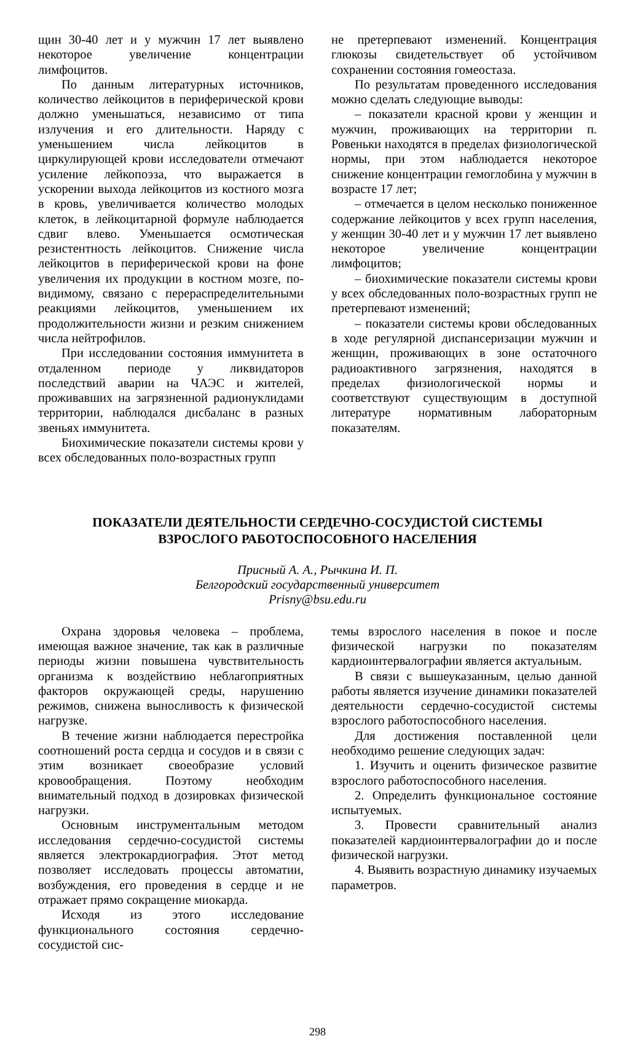щин 30-40 лет и у мужчин 17 лет выявлено некоторое увеличение концентрации лимфоцитов.
По данным литературных источников, количество лейкоцитов в периферической крови должно уменьшаться, независимо от типа излучения и его длительности. Наряду с уменьшением числа лейкоцитов в циркулирующей крови исследователи отмечают усиление лейкопоэза, что выражается в ускорении выхода лейкоцитов из костного мозга в кровь, увеличивается количество молодых клеток, в лейкоцитарной формуле наблюдается сдвиг влево. Уменьшается осмотическая резистентность лейкоцитов. Снижение числа лейкоцитов в периферической крови на фоне увеличения их продукции в костном мозге, по-видимому, связано с перераспределительными реакциями лейкоцитов, уменьшением их продолжительности жизни и резким снижением числа нейтрофилов.
При исследовании состояния иммунитета в отдаленном периоде у ликвидаторов последствий аварии на ЧАЭС и жителей, проживавших на загрязненной радионуклидами территории, наблюдался дисбаланс в разных звеньях иммунитета.
Биохимические показатели системы крови у всех обследованных поло-возрастных групп
не претерпевают изменений. Концентрация глюкозы свидетельствует об устойчивом сохранении состояния гомеостаза.
По результатам проведенного исследования можно сделать следующие выводы:
– показатели красной крови у женщин и мужчин, проживающих на территории п. Ровеньки находятся в пределах физиологической нормы, при этом наблюдается некоторое снижение концентрации гемоглобина у мужчин в возрасте 17 лет;
– отмечается в целом несколько пониженное содержание лейкоцитов у всех групп населения, у женщин 30-40 лет и у мужчин 17 лет выявлено некоторое увеличение концентрации лимфоцитов;
– биохимические показатели системы крови у всех обследованных поло-возрастных групп не претерпевают изменений;
– показатели системы крови обследованных в ходе регулярной диспансеризации мужчин и женщин, проживающих в зоне остаточного радиоактивного загрязнения, находятся в пределах физиологической нормы и соответствуют существующим в доступной литературе нормативным лабораторным показателям.
ПОКАЗАТЕЛИ ДЕЯТЕЛЬНОСТИ СЕРДЕЧНО-СОСУДИСТОЙ СИСТЕМЫ
ВЗРОСЛОГО РАБОТОСПОСОБНОГО НАСЕЛЕНИЯ
Присный А. А., Рычкина И. П.
Белгородский государственный университет
Prisny@bsu.edu.ru
Охрана здоровья человека – проблема, имеющая важное значение, так как в различные периоды жизни повышена чувствительность организма к воздействию неблагоприятных факторов окружающей среды, нарушению режимов, снижена выносливость к физической нагрузке.
В течение жизни наблюдается перестройка соотношений роста сердца и сосудов и в связи с этим возникает своеобразие условий кровообращения. Поэтому необходим внимательный подход в дозировках физической нагрузки.
Основным инструментальным методом исследования сердечно-сосудистой системы является электрокардиография. Этот метод позволяет исследовать процессы автоматии, возбуждения, его проведения в сердце и не отражает прямо сокращение миокарда.
Исходя из этого исследование функционального состояния сердечно-сосудистой сис-
темы взрослого населения в покое и после физической нагрузки по показателям кардиоинтервалографии является актуальным.
В связи с вышеуказанным, целью данной работы является изучение динамики показателей деятельности сердечно-сосудистой системы взрослого работоспособного населения.
Для достижения поставленной цели необходимо решение следующих задач:
1. Изучить и оценить физическое развитие взрослого работоспособного населения.
2. Определить функциональное состояние испытуемых.
3. Провести сравнительный анализ показателей кардиоинтервалографии до и после физической нагрузки.
4. Выявить возрастную динамику изучаемых параметров.
298